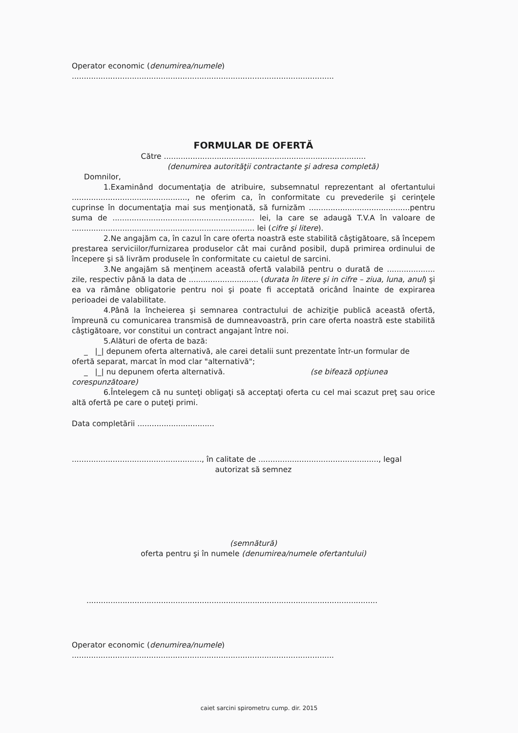Operator economic (denumirea/numele)
.............................................................................................................
FORMULAR DE OFERTĂ
Către ....................................................................................
(denumirea autorităţii contractante şi adresa completă)
Domnilor,
1.Examinând documentaţia de atribuire, subsemnatul reprezentant al ofertantului ................................................, ne oferim ca, în conformitate cu prevederile şi cerinţele cuprinse în documentaţia mai sus menţionată, să furnizăm ..........................................pentru suma de ........................................................... lei, la care se adaugă T.V.A în valoare de ............................................................................ lei (cifre şi litere).
2.Ne angajăm ca, în cazul în care oferta noastră este stabilită câştigătoare, să începem prestarea serviciilor/furnizarea produselor cât mai curând posibil, după primirea ordinului de începere şi să livrăm produsele în conformitate cu caietul de sarcini.
3.Ne angajăm să menţinem această ofertă valabilă pentru o durată de .................... zile, respectiv până la data de ............................. (durata în litere şi in cifre – ziua, luna, anul) şi ea va rămâne obligatorie pentru noi şi poate fi acceptată oricând înainte de expirarea perioadei de valabilitate.
4.Până la încheierea şi semnarea contractului de achiziţie publică această ofertă, împreună cu comunicarea transmisă de dumneavoastră, prin care oferta noastră este stabilită câştigătoare, vor constitui un contract angajant între noi.
5.Alături de oferta de bază:
_ |_| depunem oferta alternativă, ale carei detalii sunt prezentate într-un formular de
ofertă separat, marcat în mod clar "alternativă";
_ |_| nu depunem oferta alternativă. (se bifează opţiunea
corespunzătoare)
6.Întelegem că nu sunteţi obligaţi să acceptaţi oferta cu cel mai scazut preţ sau orice altă ofertă pe care o puteţi primi.
Data completării ................................
......................................................, în calitate de .................................................., legal
autorizat să semnez
(semnătură)
oferta pentru şi în numele (denumirea/numele ofertantului)
.........................................................................................................................
Operator economic (denumirea/numele)
.............................................................................................................
caiet sarcini spirometru cump. dir. 2015